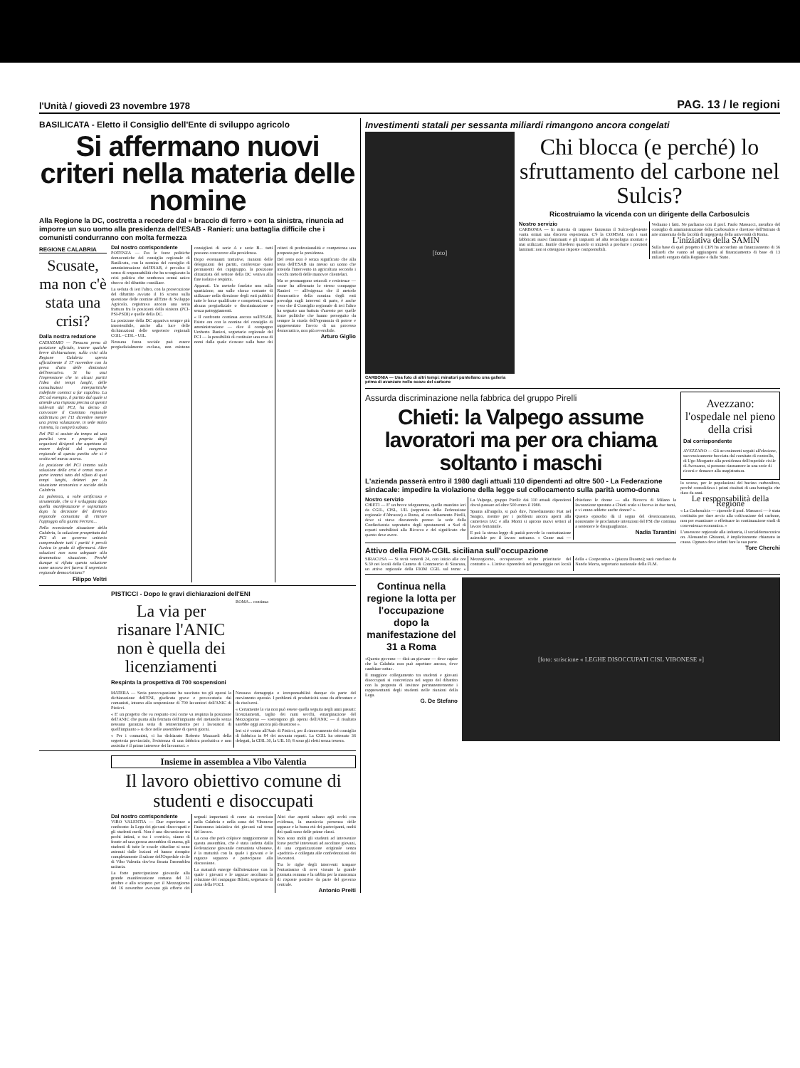l'Unità / giovedì 23 novembre 1978 PAG. 13 / le regioni
BASILICATA - Eletto il Consiglio dell'Ente di sviluppo agricolo
Si affermano nuovi criteri nella materia delle nomine
Alla Regione la DC, costretta a recedere dal « braccio di ferro » con la sinistra, rinuncia ad imporre un suo uomo alla presidenza dell'ESAB - Ranieri: una battaglia difficile che i comunisti condurranno con molta fermezza
REGIONE CALABRIA
Scusate, ma non c'è stata una crisi?
Dalla nostra redazione
CATANZARO — Nessuna presa di posizione ufficiale, tranne qualche breve dichiarazione, sulla crisi alla Regione Calabria aperta ufficialmente il 17 novembre con la presa d'atto delle dimissioni dell'esecutivo. Si ha anzi l'impressione che in alcuni partiti l'idea dei tempi lunghi, delle consultazioni interpartitiche indefinite cominci a far capolino. La DC ad esempio, il partito dal quale si attende una risposta precisa ai quesiti sollevati dal PCI, ha deciso di convocare il Comitato regionale addirittura per l'11 dicembre mentre una prima valutazione, in sede molto ristretta, la compirà sabato.
Nel PSI si assiste da tempo ad una paralisi vera e propria degli organismi dirigenti che aspettano di essere definiti dal congresso regionale di questo partito che si è svolto nel marzo scorso.
La posizione del PCI intanto sulla soluzione della crisi è ormai nota e parte innanzi tutto dal rifiuto di quei tempi lunghi, deleteri per la situazione economica e sociale della Calabria.
La polemica, a volte artificiosa e strumentale, che si è sviluppata dopo quella manifestazione e soprattutto dopo la decisione del direttivo regionale comunista di ritirare l'appoggio alla giunta Ferrara...
Nella eccezionale situazione della Calabria, la soluzione prospettata dal PCI di un governo unitario comprendente tutti i partiti è perciò l'unica in grado di affermarsi. Altre soluzioni non sono adeguate alla drammatica situazione. Perché dunque si rifiuta questa soluzione come ancora ieri faceva il segretario regionale democristiano?
Filippo Veltri
Dal nostro corrispondente
POTENZA — Fra le forze politiche democratiche del consiglio regionale di Basilicata, con la nomina del consiglio di amministrazione dell'ESAB, è prevalso il senso di responsabilità che ha scongiurato la crisi politica che sembrava ormai unico sbocco del dibattito consiliare.
La seduta di ieri l'altro, con la prosecuzione del dibattito avviato il 16 scorso sulla questione delle nomine all'Ente di Sviluppo Agricolo, registrava ancora una seria frattura fra le posizioni della sinistra (PCI-PSI-PSDI) e quelle della DC.
La posizione della DC appariva sempre più insostenibile, anche alla luce delle dichiarazioni delle segreterie regionali CGIL - CISL - UIL.
Nessuna forza sociale può essere pregiudizialmente esclusa, non esistono consiglieri di serie A e serie B... tutti possono concorrere alla presidenza.
Dopo estenuanti trattative, riunioni delle delegazioni dei partiti, conferenze quasi permanenti dei capigruppo, la posizione oltranzista del settore della DC veniva alla fine isolata e respinta.
Apparati. Un metodo fondato non sulla spartizione, ma sullo sforzo costante di utilizzare nella direzione degli enti pubblici tutte le forze qualificate e competenti, senza alcuna pregiudiziale o discriminazione e senza patteggiamenti.
« Il confronto continua ancora sull'ESAB. Esiste ora con la nomina del consiglio di amministrazione — dice il compagno Umberto Ranieri, segretario regionale del PCI — la possibilità di costituire una rosa di nomi dalla quale ricavare sulla base dei criteri di professionalità e competenza una proposta per la presidenza.
Del resto non è senza significato che alla testa dell'ESAB sia messo un uomo che intenda l'intervento in agricoltura secondo i vecchi metodi delle manovre clientelari.
Ma se permangono ostacoli e resistenze — come ha affermato lo stesso compagno Ranieri — all'esigenza che il metodo democratico della nomina degli enti prevalga sugli interessi di parte, è anche vero che il Consiglio regionale di ieri l'altro ha segnato una battuta d'arresto per quelle forze politiche che hanno perseguito da sempre la strada dell'egemonia di potere e rappresentato l'avvio di un processo democratico, non più reversibile.
Arturo Giglio
PISTICCI - Dopo le gravi dichiarazioni dell'ENI
La via per risanare l'ANIC non è quella dei licenziamenti
Respinta la prospettiva di 700 sospensioni
ROMA... continua
MATERA — Seria preoccupazione ha suscitato tra gli operai la dichiarazione dell'ENI, giudicata grave e provocatoria dai comunisti, intorno alla sospensione di 700 lavoratori dell'ANIC di Pisticci.
« E' un progetto che va respinto così come va respinta la posizione dell'ANIC che punta alla fermata dell'impianto del metanolo senza nessuna garanzia seria di reinserimento per i lavoratori di quell'impianto » si dice nelle assemblee di questi giorni.
« Per i comunisti, ci ha dichiarato Roberto Mozzardi della segreteria provinciale, l'esistenza di una fabbrica produttiva e non assistita è il primo interesse dei lavoratori. »
Nessuna demagogia o irresponsabilità dunque da parte del movimento operaio. I problemi di produttività sono da affrontare e da risolversi.
« Certamente la via non può essere quella seguita negli anni passati: licenziamenti, taglio dei rami secchi, emarginazione del Mezzogiorno — sostengono gli operai dell'ANIC — il risultato sarebbe oggi ancora più disastroso ».
Ieri si è votato all'Anic di Pisticci, per il rinnovamento del consiglio di fabbrica in 84 dei novanta reparti. La CGIL ha ottenuto 36 delegati, la CISL 30, la UIL 10; 8 sono gli eletti senza tessera.
Insieme in assemblea a Vibo Valentia
Il lavoro obiettivo comune di studenti e disoccupati
Dal nostro corrispondente
VIBO VALENTIA — Due esperienze a confronto: la Lega dei giovani disoccupati e gli studenti medi. Non è una discussione tra pochi intimi, o tra i «vertici», siamo di fronte ad una grossa assemblea di massa, gli studenti di tutte le scuole cittadine si sono astenuti dalle lezioni ed hanno riempito completamente il salone dell'Ospedale civile di Vibo Valentia dov'era fissata l'assemblea unitaria.
La forte partecipazione giovanile alla grande manifestazione romana del 31 ottobre e allo sciopero per il Mezzogiorno del 16 novembre avevano già offerto dei segnali importanti di come sia cresciuta nella Calabria e nella zona del Vibonese l'autonoma iniziativa dei giovani sul tema del lavoro.
La cosa che però colpisce maggiormente in questa assemblea, che è stata indetta dalla Federazione giovanile comunista vibonese, è la maturità con la quale i giovani e le ragazze seguono e partecipano alla discussione.
La maturità emerge dall'attenzione con la quale i giovani e le ragazze ascoltano la relazione del compagno Bilotti, segretario di zona della FGCI.
Altri due aspetti saltano agli occhi con evidenza, la massiccia presenza delle ragazze e la bassa età dei partecipanti, molti dei quali sono delle prime classi.
Non sono molti gli studenti ad intervenire forse perché interessati ad ascoltare giovani, di una organizzazione originale senza «padrini» e collegata alle confederazioni dei lavoratori.
Tra le righe degli interventi traspare l'entusiasmo di aver vissuto la grande giornata romana e la rabbia per la mancanza di risposte positive da parte del governo centrale.
Antonio Preiti
Investimenti statali per sessanta miliardi rimangono ancora congelati
[foto]
CARBONIA — Una foto di altri tempi: minatori puntellano una galleria prima di avanzare nello scavo del carbone
Chi blocca (e perché) lo sfruttamento del carbone nel Sulcis?
Ricostruiamo la vicenda con un dirigente della Carbosulcis
Nostro servizio
CARBONIA — In materia di imprese fantasma il Sulcis-Iglesiente vanta ormai una discreta esperienza. C'è la COMSAL con i suoi fabbricati nuovi fiammanti e gli impianti ad alta tecnologia montati e mai utilizzati. Inutile chiedersi quando si inizierà a produrre i preziosi laminati: non si ottengono risposte comprensibili.
Vediamo i fatti. Ne parliamo con il prof. Paolo Massacci, membro del consiglio di amministrazione della Carbosulcis e direttore dell'Istituto di arte mineraria della facoltà di ingegneria della università di Roma.
L'iniziativa della SAMIN
Sulla base di quel progetto il CIPI ha accordato un finanziamento di 36 miliardi che vanno ad aggiungersi al finanziamento di base di 13 miliardi erogato dalla Regione e dallo Stato.
Assurda discriminazione nella fabbrica del gruppo Pirelli
Chieti: la Valpego assume lavoratori ma per ora chiama soltanto i maschi
L'azienda passerà entro il 1980 dagli attuali 110 dipendenti ad oltre 500 - La Federazione sindacale: impedire la violazione della legge sul collocamento sulla parità uomo-donna
Nostro servizio
CHIETI — E' un breve telegramma, quello mandato ieri da CGIL, CISL, UIL (segreteria della Federazione regionale d'Abruzzo) a Roma, al coordinamento Pirelli, dove si stava discutendo presso la sede della Confindustria sopratutto degli spostamenti a Sud di reparti smobilitati alla Bicocca e del significato che questo deve avere.
La Valpego, gruppo Pirelli: dai 110 attuali dipendenti dovrà passare ad oltre 500 entro il 1980.
Spunta all'angolo, si può dire, l'insediamento Fiat nel Sangro, mentre per i problemi ancora aperti alla cameriera IAC e alla Monti si aprono nuovi settori al lavoro femminile.
E poi: la stessa legge di parità prevede la contrattazione aziendale per il lavoro notturno. « Come mai — chiedono le donne — alla Bicocca di Milano la lavorazione spostata a Chieti scalo si faceva in due turni, e vi erano addette anche donne? ».
Questo episodio dà il segno del deterioramento, nonostante le proclamate intenzioni del PSI che continua a sostenere le disuguaglianze.
Nadia Tarantini
Attivo della FIOM-CGIL siciliana sull'occupazione
SIRACUSA — Si terrà venerdì 24, con inizio alle ore 9.30 nei locali della Camera di Commercio di Siracusa, un attivo regionale della FIOM CGIL sul tema: « Mezzogiorno, occupazione: scelte prioritarie del contratto ». L'attivo riprenderà nel pomeriggio nei locali della « Cooperativa » (piazza Duomo); sarà concluso da Nando Morra, segretario nazionale della FLM.
Avezzano: l'ospedale nel pieno della crisi
Dal corrispondente
AVEZZANO — Gli avvenimenti seguiti all'elezione, successivamente bocciata dal comitato di controllo, di Ugo Morgante alla presidenza dell'ospedale civile di Avezzano, si possono riassumere in una serie di ricorsi e denunce alla magistratura.
lo scorso, per le popolazioni del bacino carbonifero, perché consolidava i primi risultati di una battaglia che dura da anni.
Le responsabilità della Regione
« La Carbosulcis — riprende il prof. Massacci — è stata costituita per dare avvio alla coltivazione del carbone, non per esaminare o effettuare in continuazione studi di convenienza economica. »
L'assessore regionale alla industria, il socialdemocratico on. Alessandro Ghinami, è implicitamente chiamato in causa. Ognuno deve infatti fare la sua parte.
Tore Cherchi
Continua nella regione la lotta per l'occupazione dopo la manifestazione del 31 a Roma
«Questo governo — dirà un giovane — deve capire che la Calabria non può aspettare ancora, deve cambiare rotta».
Il maggiore collegamento tra studenti e giovani disoccupati si concretizza nel segno del dibattito con la proposta di invitare permanentemente i rappresentanti degli studenti nelle riunioni della Lega.
G. De Stefano
[foto: striscione « LEGHE DISOCCUPATI CISL VIBONESE »]